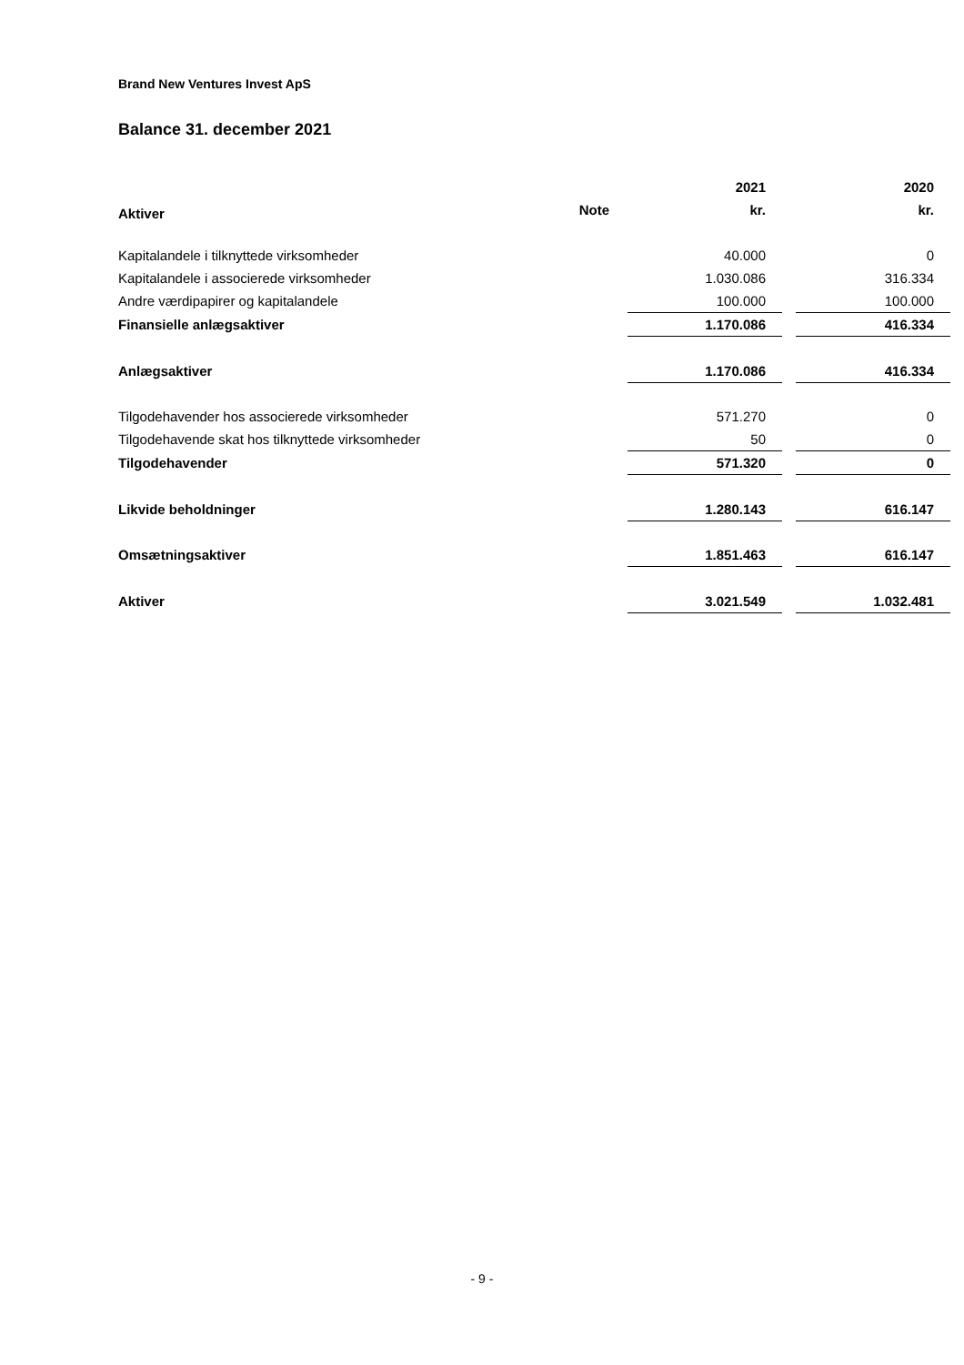Brand New Ventures Invest ApS
Balance 31. december 2021
| | | 2021 | | 2020 |
| --- | --- | --- | --- | --- |
| Aktiver | Note | kr. | | kr. |
| Kapitalandele i tilknyttede virksomheder | | 40.000 | | 0 |
| Kapitalandele i associerede virksomheder | | 1.030.086 | | 316.334 |
| Andre værdipapirer og kapitalandele | | 100.000 | | 100.000 |
| Finansielle anlægsaktiver | | 1.170.086 | | 416.334 |
| Anlægsaktiver | | 1.170.086 | | 416.334 |
| Tilgodehavender hos associerede virksomheder | | 571.270 | | 0 |
| Tilgodehavende skat hos tilknyttede virksomheder | | 50 | | 0 |
| Tilgodehavender | | 571.320 | | 0 |
| Likvide beholdninger | | 1.280.143 | | 616.147 |
| Omsætningsaktiver | | 1.851.463 | | 616.147 |
| Aktiver | | 3.021.549 | | 1.032.481 |
- 9 -